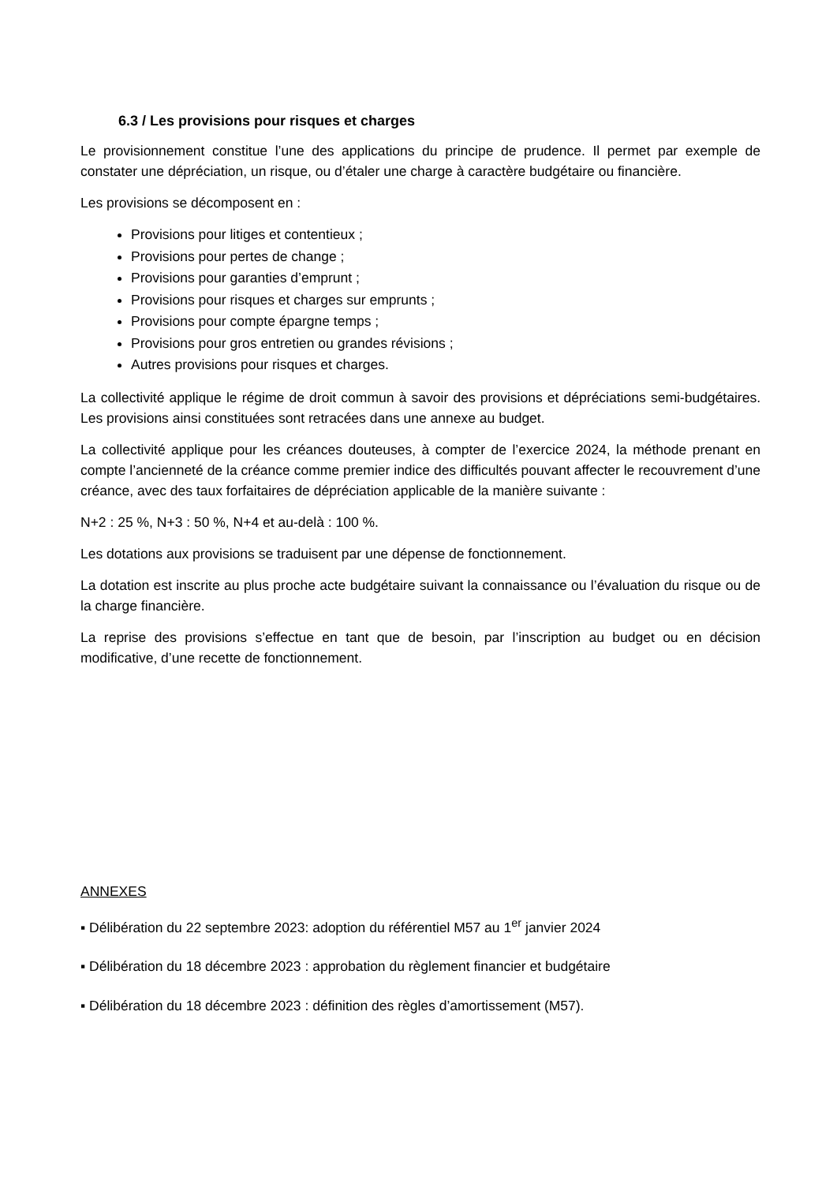6.3 / Les provisions pour risques et charges
Le provisionnement constitue l’une des applications du principe de prudence. Il permet par exemple de constater une dépréciation, un risque, ou d’étaler une charge à caractère budgétaire ou financière.
Les provisions se décomposent en :
Provisions pour litiges et contentieux ;
Provisions pour pertes de change ;
Provisions pour garanties d’emprunt ;
Provisions pour risques et charges sur emprunts ;
Provisions pour compte épargne temps ;
Provisions pour gros entretien ou grandes révisions ;
Autres provisions pour risques et charges.
La collectivité applique le régime de droit commun à savoir des provisions et dépréciations semi-budgétaires. Les provisions ainsi constituées sont retracées dans une annexe au budget.
La collectivité applique pour les créances douteuses, à compter de l’exercice 2024, la méthode prenant en compte l’ancienneté de la créance comme premier indice des difficultés pouvant affecter le recouvrement d’une créance, avec des taux forfaitaires de dépréciation applicable de la manière suivante :
N+2 : 25 %, N+3 : 50 %, N+4 et au-delà : 100 %.
Les dotations aux provisions se traduisent par une dépense de fonctionnement.
La dotation est inscrite au plus proche acte budgétaire suivant la connaissance ou l’évaluation du risque ou de la charge financière.
La reprise des provisions s’effectue en tant que de besoin, par l’inscription au budget ou en décision modificative, d’une recette de fonctionnement.
ANNEXES
▪ Délibération du 22 septembre 2023: adoption du référentiel M57 au 1<sup>er</sup> janvier 2024
▪ Délibération du 18 décembre 2023 : approbation du règlement financier et budgétaire
▪ Délibération du 18 décembre 2023 : définition des règles d’amortissement (M57).